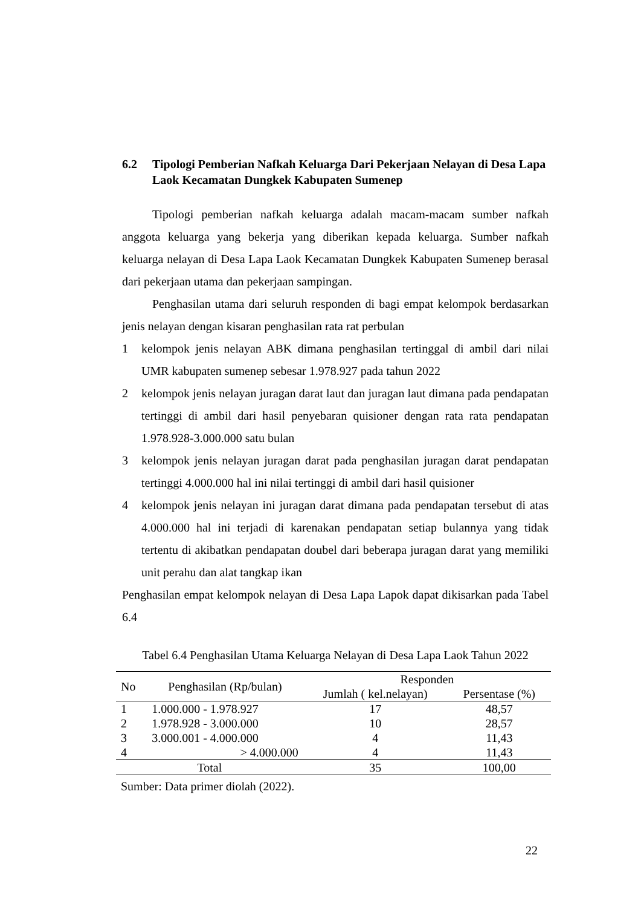6.2 Tipologi Pemberian Nafkah Keluarga Dari Pekerjaan Nelayan di Desa Lapa Laok Kecamatan Dungkek Kabupaten Sumenep
Tipologi pemberian nafkah keluarga adalah macam-macam sumber nafkah anggota keluarga yang bekerja yang diberikan kepada keluarga. Sumber nafkah keluarga nelayan di Desa Lapa Laok Kecamatan Dungkek Kabupaten Sumenep berasal dari pekerjaan utama dan pekerjaan sampingan.
Penghasilan utama dari seluruh responden di bagi empat kelompok berdasarkan jenis nelayan dengan kisaran penghasilan rata rat perbulan
1 kelompok jenis nelayan ABK dimana penghasilan tertinggal di ambil dari nilai UMR kabupaten sumenep sebesar 1.978.927 pada tahun 2022
2 kelompok jenis nelayan juragan darat laut dan juragan laut dimana pada pendapatan tertinggi di ambil dari hasil penyebaran quisioner dengan rata rata pendapatan 1.978.928-3.000.000 satu bulan
3 kelompok jenis nelayan juragan darat pada penghasilan juragan darat pendapatan tertinggi 4.000.000 hal ini nilai tertinggi di ambil dari hasil quisioner
4 kelompok jenis nelayan ini juragan darat dimana pada pendapatan tersebut di atas 4.000.000 hal ini terjadi di karenakan pendapatan setiap bulannya yang tidak tertentu di akibatkan pendapatan doubel dari beberapa juragan darat yang memiliki unit perahu dan alat tangkap ikan
Penghasilan empat kelompok nelayan di Desa Lapa Lapok dapat dikisarkan pada Tabel 6.4
Tabel 6.4 Penghasilan Utama Keluarga Nelayan di Desa Lapa Laok Tahun 2022
| No | Penghasilan (Rp/bulan) | Responden | |
| --- | --- | --- | --- |
| | | Jumlah ( kel.nelayan) | Persentase (%) |
| 1 | 1.000.000 - 1.978.927 | 17 | 48,57 |
| 2 | 1.978.928 - 3.000.000 | 10 | 28,57 |
| 3 | 3.000.001 - 4.000.000 | 4 | 11,43 |
| 4 | > 4.000.000 | 4 | 11,43 |
| Total | | 35 | 100,00 |
Sumber: Data primer diolah (2022).
22